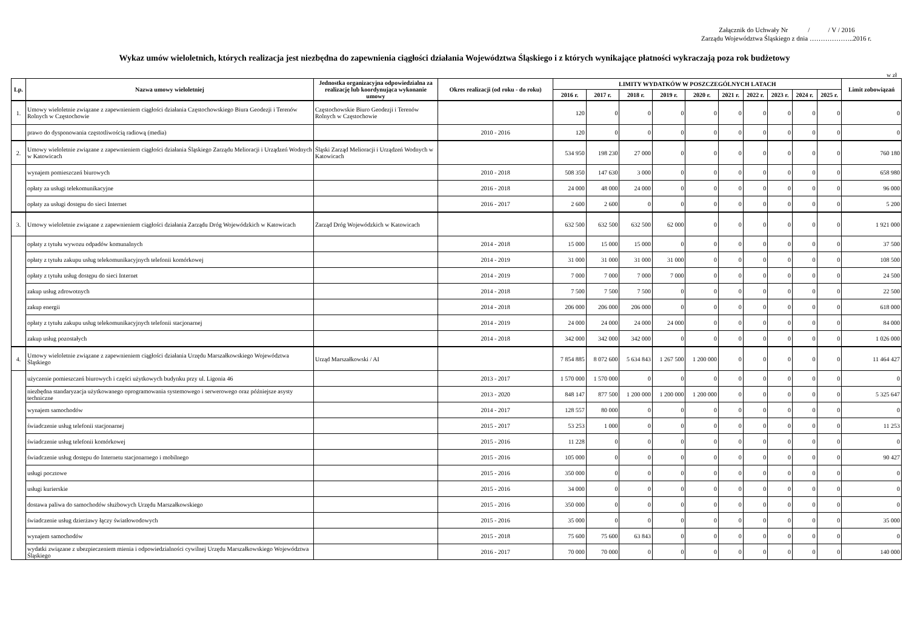Załącznik do Uchwały Nr / / V / 2016
Zarządu Województwa Śląskiego z dnia ………………..2016 r.
Wykaz umów wieloletnich, których realizacja jest niezbędna do zapewnienia ciągłości działania Województwa Śląskiego i z których wynikające płatności wykraczają poza rok budżetowy
w zł
| Lp. | Nazwa umowy wieloletniej | Jednostka organizacyjna odpowiedzialna za realizację lub koordynująca wykonanie umowy | Okres realizacji (od roku - do roku) | LIMITY WYDATKÓW W POSZCZEGÓLNYCH LATACH | | | | | | | | | | Limit zobowiązań |
| --- | --- | --- | --- | --- | --- | --- | --- | --- | --- | --- | --- | --- | --- | --- |
| | | | | 2016 r. | 2017 r. | 2018 r. | 2019 r. | 2020 r. | 2021 r. | 2022 r. | 2023 r. | 2024 r. | 2025 r. | |
| 1. | Umowy wieloletnie związane z zapewnieniem ciągłości działania Częstochowskiego Biura Geodezji i Terenów Rolnych w Częstochowie | Częstochowskie Biuro Geodezji i Terenów Rolnych w Częstochowie | | 120 | 0 | 0 | 0 | 0 | 0 | 0 | 0 | 0 | 0 | 0 |
| | prawo do dysponowania częstotliwością radiową (media) | | 2010 - 2016 | 120 | 0 | 0 | 0 | 0 | 0 | 0 | 0 | 0 | 0 | 0 |
| 2. | Umowy wieloletnie związane z zapewnieniem ciągłości działania Śląskiego Zarządu Melioracji i Urządzeń Wodnych w Katowicach | Śląski Zarząd Melioracji i Urządzeń Wodnych w Katowicach | | 534 950 | 198 230 | 27 000 | 0 | 0 | 0 | 0 | 0 | 0 | 0 | 760 180 |
| | wynajem pomieszczeń biurowych | | 2010 - 2018 | 508 350 | 147 630 | 3 000 | 0 | 0 | 0 | 0 | 0 | 0 | 0 | 658 980 |
| | opłaty za usługi telekomunikacyjne | | 2016 - 2018 | 24 000 | 48 000 | 24 000 | 0 | 0 | 0 | 0 | 0 | 0 | 0 | 96 000 |
| | opłaty za usługi dostępu do sieci Internet | | 2016 - 2017 | 2 600 | 2 600 | 0 | 0 | 0 | 0 | 0 | 0 | 0 | 0 | 5 200 |
| 3. | Umowy wieloletnie związane z zapewnieniem ciągłości działania Zarządu Dróg Wojewódzkich w Katowicach | Zarząd Dróg Wojewódzkich w Katowicach | | 632 500 | 632 500 | 632 500 | 62 000 | 0 | 0 | 0 | 0 | 0 | 0 | 1 921 000 |
| | opłaty z tytułu wywozu odpadów komunalnych | | 2014 - 2018 | 15 000 | 15 000 | 15 000 | 0 | 0 | 0 | 0 | 0 | 0 | 0 | 37 500 |
| | opłaty z tytułu zakupu usług telekomunikacyjnych telefonii komórkowej | | 2014 - 2019 | 31 000 | 31 000 | 31 000 | 31 000 | 0 | 0 | 0 | 0 | 0 | 0 | 108 500 |
| | opłaty z tytułu usług dostępu do sieci Internet | | 2014 - 2019 | 7 000 | 7 000 | 7 000 | 7 000 | 0 | 0 | 0 | 0 | 0 | 0 | 24 500 |
| | zakup usług zdrowotnych | | 2014 - 2018 | 7 500 | 7 500 | 7 500 | 0 | 0 | 0 | 0 | 0 | 0 | 0 | 22 500 |
| | zakup energii | | 2014 - 2018 | 206 000 | 206 000 | 206 000 | 0 | 0 | 0 | 0 | 0 | 0 | 0 | 618 000 |
| | opłaty z tytułu zakupu usług telekomunikacyjnych telefonii stacjonarnej | | 2014 - 2019 | 24 000 | 24 000 | 24 000 | 24 000 | 0 | 0 | 0 | 0 | 0 | 0 | 84 000 |
| | zakup usług pozostałych | | 2014 - 2018 | 342 000 | 342 000 | 342 000 | 0 | 0 | 0 | 0 | 0 | 0 | 0 | 1 026 000 |
| 4. | Umowy wieloletnie związane z zapewnieniem ciągłości działania Urzędu Marszałkowskiego Województwa Śląskiego | Urząd Marszałkowski / AI | | 7 854 885 | 8 072 600 | 5 634 843 | 1 267 500 | 1 200 000 | 0 | 0 | 0 | 0 | 0 | 11 464 427 |
| | użyczenie pomieszczeń biurowych i części użytkowych budynku przy ul. Ligonia 46 | | 2013 - 2017 | 1 570 000 | 1 570 000 | 0 | 0 | 0 | 0 | 0 | 0 | 0 | 0 | 0 |
| | niezbędna standaryzacja użytkowanego oprogramowania systemowego i serwerowego oraz późniejsze asysty techniczne | | 2013 - 2020 | 848 147 | 877 500 | 1 200 000 | 1 200 000 | 1 200 000 | 0 | 0 | 0 | 0 | 0 | 5 325 647 |
| | wynajem samochodów | | 2014 - 2017 | 128 557 | 80 000 | 0 | 0 | 0 | 0 | 0 | 0 | 0 | 0 | 0 |
| | świadczenie usług telefonii stacjonarnej | | 2015 - 2017 | 53 253 | 1 000 | 0 | 0 | 0 | 0 | 0 | 0 | 0 | 0 | 11 253 |
| | świadczenie usług telefonii komórkowej | | 2015 - 2016 | 11 228 | 0 | 0 | 0 | 0 | 0 | 0 | 0 | 0 | 0 | 0 |
| | świadczenie usług dostępu do Internetu stacjonarnego i mobilnego | | 2015 - 2016 | 105 000 | 0 | 0 | 0 | 0 | 0 | 0 | 0 | 0 | 0 | 90 427 |
| | usługi pocztowe | | 2015 - 2016 | 350 000 | 0 | 0 | 0 | 0 | 0 | 0 | 0 | 0 | 0 | 0 |
| | usługi kurierskie | | 2015 - 2016 | 34 000 | 0 | 0 | 0 | 0 | 0 | 0 | 0 | 0 | 0 | 0 |
| | dostawa paliwa do samochodów służbowych Urzędu Marszałkowskiego | | 2015 - 2016 | 350 000 | 0 | 0 | 0 | 0 | 0 | 0 | 0 | 0 | 0 | 0 |
| | świadczenie usług dzierżawy łączy światłowodowych | | 2015 - 2016 | 35 000 | 0 | 0 | 0 | 0 | 0 | 0 | 0 | 0 | 0 | 35 000 |
| | wynajem samochodów | | 2015 - 2018 | 75 600 | 75 600 | 63 843 | 0 | 0 | 0 | 0 | 0 | 0 | 0 | 0 |
| | wydatki związane z ubezpieczeniem mienia i odpowiedzialności cywilnej Urzędu Marszałkowskiego Województwa Śląskiego | | 2016 - 2017 | 70 000 | 70 000 | 0 | 0 | 0 | 0 | 0 | 0 | 0 | 0 | 140 000 |